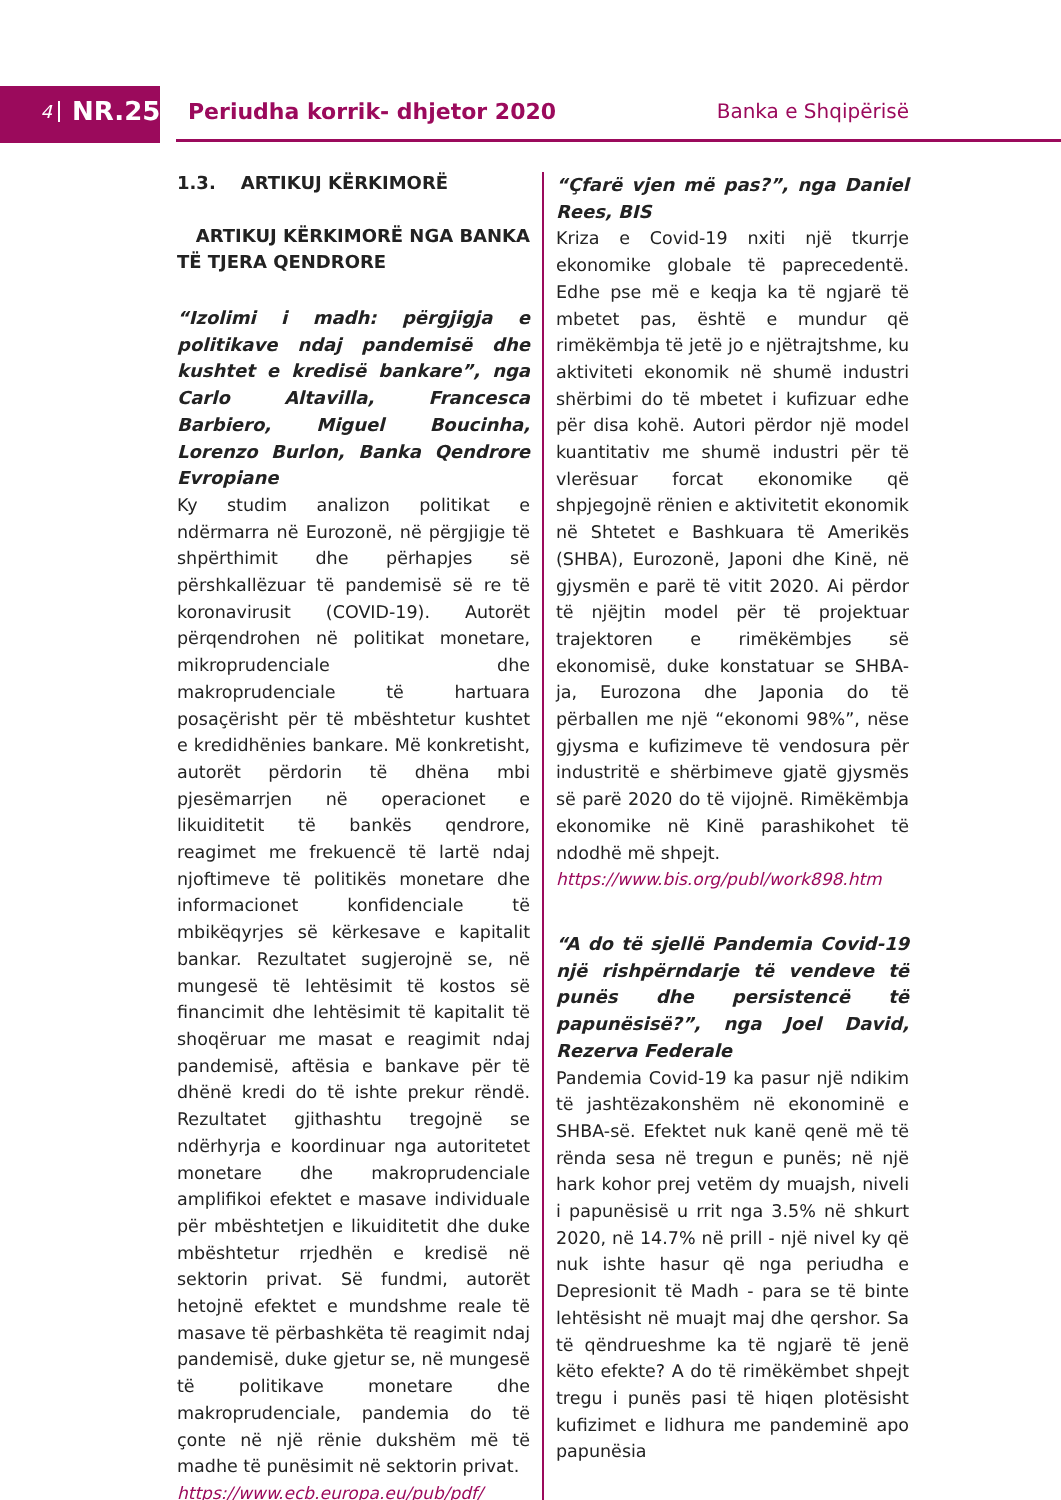4
NR.25
Periudha korrik- dhjetor 2020 Banka e Shqipërisë
1.3. ARTIKUJ KËRKIMORË
ARTIKUJ KËRKIMORË NGA BANKA TË TJERA QENDRORE
“Izolimi i madh: përgjigja e politikave ndaj pandemisë dhe kushtet e kredisë bankare”, nga Carlo Altavilla, Francesca Barbiero, Miguel Boucinha, Lorenzo Burlon, Banka Qendrore Evropiane
Ky studim analizon politikat e ndërmarra në Eurozonë, në përgjigje të shpërthimit dhe përhapjes së përshkallëzuar të pandemisë së re të koronavirusit (COVID-19). Autorët përqendrohen në politikat monetare, mikroprudenciale dhe makroprudenciale të hartuara posaçërisht për të mbështetur kushtet e kredidhënies bankare. Më konkretisht, autorët përdorin të dhëna mbi pjesëmarrjen në operacionet e likuiditetit të bankës qendrore, reagimet me frekuencë të lartë ndaj njoftimeve të politikës monetare dhe informacionet konfidenciale të mbikëqyrjes së kërkesave e kapitalit bankar. Rezultatet sugjerojnë se, në mungesë të lehtësimit të kostos së financimit dhe lehtësimit të kapitalit të shoqëruar me masat e reagimit ndaj pandemisë, aftësia e bankave për të dhënë kredi do të ishte prekur rëndë. Rezultatet gjithashtu tregojnë se ndërhyrja e koordinuar nga autoritetet monetare dhe makroprudenciale amplifikoi efektet e masave individuale për mbështetjen e likuiditetit dhe duke mbështetur rrjedhën e kredisë në sektorin privat. Së fundmi, autorët hetojnë efektet e mundshme reale të masave të përbashkëta të reagimit ndaj pandemisë, duke gjetur se, në mungesë të politikave monetare dhe makroprudenciale, pandemia do të çonte në një rënie dukshëm më të madhe të punësimit në sektorin privat.
https://www.ecb.europa.eu/pub/pdf/
“Çfarë vjen më pas?”, nga Daniel Rees, BIS
Kriza e Covid-19 nxiti një tkurrje ekonomike globale të paprecedentë. Edhe pse më e keqja ka të ngjarë të mbetet pas, është e mundur që rimëkëmbja të jetë jo e njëtrajtshme, ku aktiviteti ekonomik në shumë industri shërbimi do të mbetet i kufizuar edhe për disa kohë. Autori përdor një model kuantitativ me shumë industri për të vlerësuar forcat ekonomike që shpjegojnë rënien e aktivitetit ekonomik në Shtetet e Bashkuara të Amerikës (SHBA), Eurozonë, Japoni dhe Kinë, në gjysmën e parë të vitit 2020. Ai përdor të njëjtin model për të projektuar trajektoren e rimëkëmbjes së ekonomisë, duke konstatuar se SHBA-ja, Eurozona dhe Japonia do të përballen me një “ekonomi 98%”, nëse gjysma e kufizimeve të vendosura për industritë e shërbimeve gjatë gjysmës së parë 2020 do të vijojnë. Rimëkëmbja ekonomike në Kinë parashikohet të ndodhë më shpejt.
https://www.bis.org/publ/work898.htm
“A do të sjellë Pandemia Covid-19 një rishpërndarje të vendeve të punës dhe persistencë të papunësisë?”, nga Joel David, Rezerva Federale
Pandemia Covid-19 ka pasur një ndikim të jashtëzakonshëm në ekonominë e SHBA-së. Efektet nuk kanë qenë më të rënda sesa në tregun e punës; në një hark kohor prej vetëm dy muajsh, niveli i papunësisë u rrit nga 3.5% në shkurt 2020, në 14.7% në prill - një nivel ky që nuk ishte hasur që nga periudha e Depresionit të Madh - para se të binte lehtësisht në muajt maj dhe qershor. Sa të qëndrueshme ka të ngjarë të jenë këto efekte? A do të rimëkëmbet shpejt tregu i punës pasi të hiqen plotësisht kufizimet e lidhura me pandeminë apo papunësia